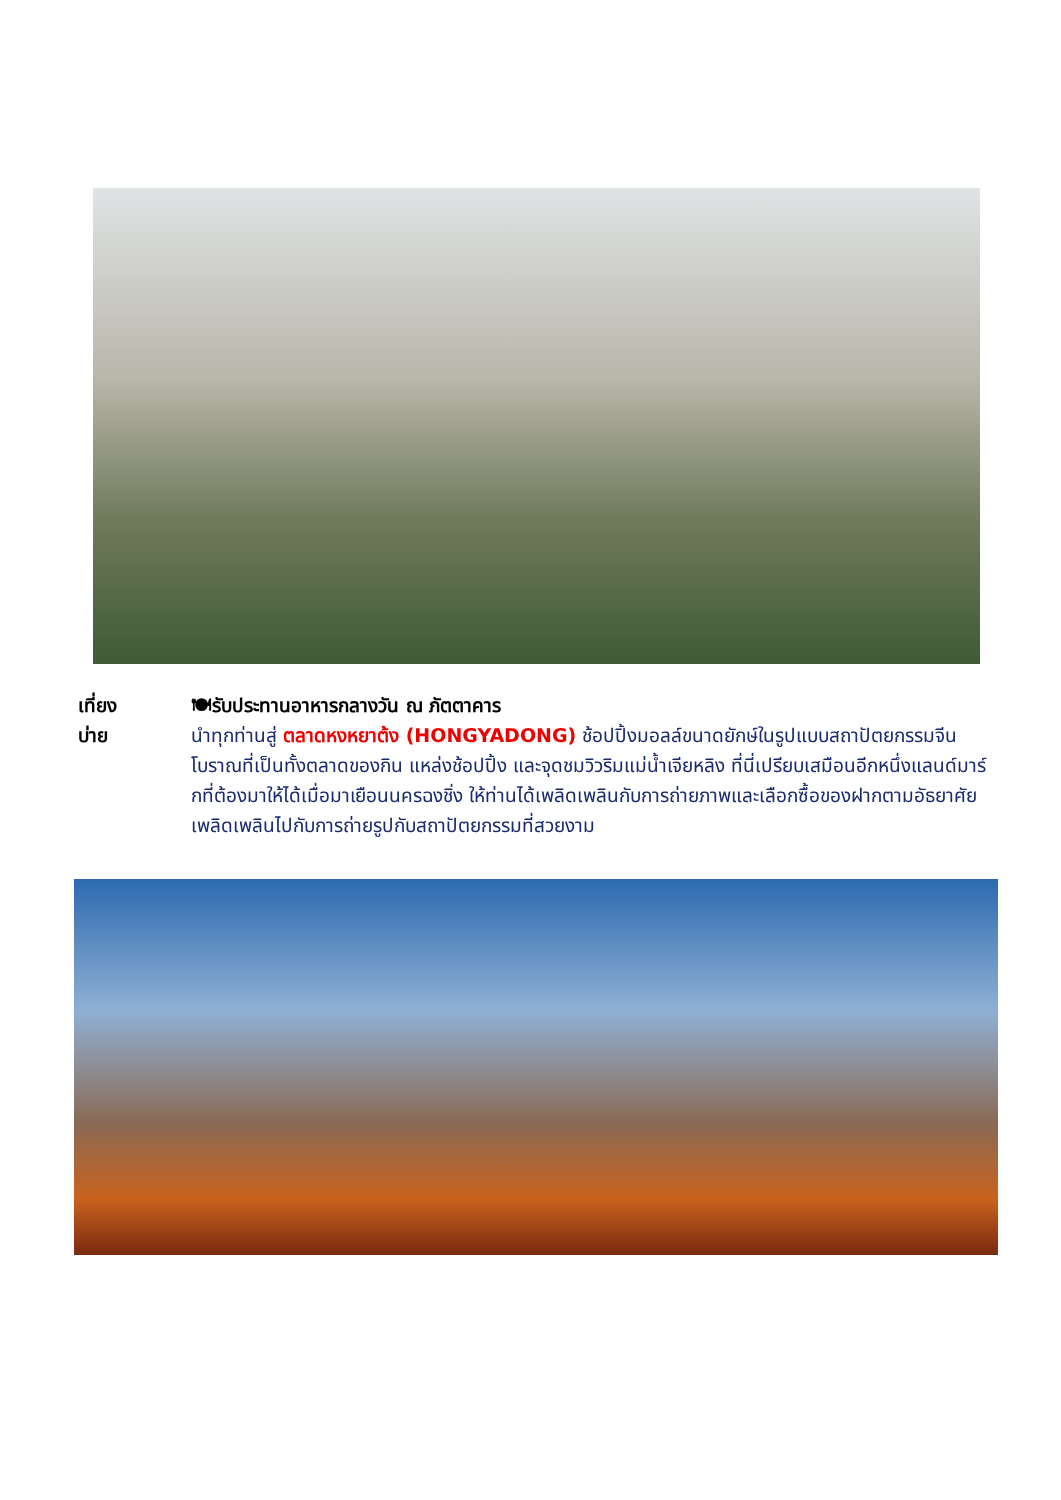เที่ยง
บ่าย
🍽รับประทานอาหารกลางวัน ณ ภัตตาคาร
นำทุกท่านสู่ ตลาดหงหยาต้ง (HONGYADONG) ช้อปปิ้งมอลล์ขนาดยักษ์ในรูปแบบสถาปัตยกรรมจีนโบราณที่เป็นทั้งตลาดของกิน แหล่งช้อปปิ้ง และจุดชมวิวริมแม่น้ำเจียหลิง ที่นี่เปรียบเสมือนอีกหนึ่งแลนด์มาร์กที่ต้องมาให้ได้เมื่อมาเยือนนครฉงชิ่ง ให้ท่านได้เพลิดเพลินกับการถ่ายภาพและเลือกซื้อของฝากตามอัธยาศัย เพลิดเพลินไปกับการถ่ายรูปกับสถาปัตยกรรมที่สวยงาม